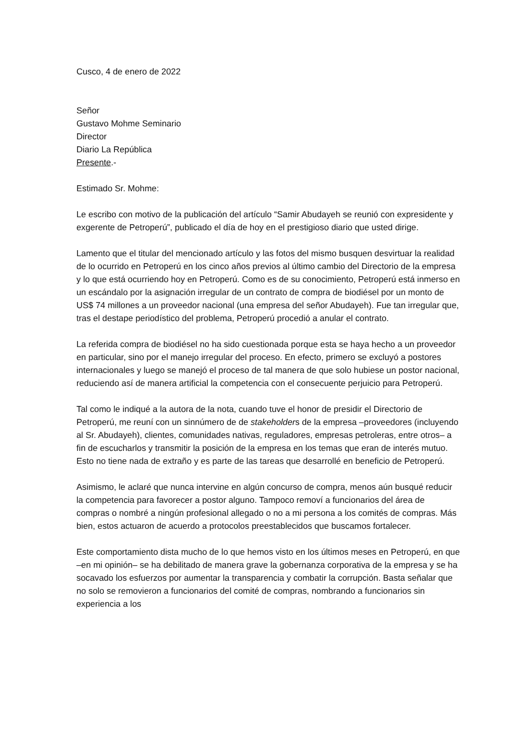Cusco, 4 de enero de 2022
Señor
Gustavo Mohme Seminario
Director
Diario La República
Presente.-
Estimado Sr. Mohme:
Le escribo con motivo de la publicación del artículo “Samir Abudayeh se reunió con expresidente y exgerente de Petroperú”, publicado el día de hoy en el prestigioso diario que usted dirige.
Lamento que el titular del mencionado artículo y las fotos del mismo busquen desvirtuar la realidad de lo ocurrido en Petroperú en los cinco años previos al último cambio del Directorio de la empresa y lo que está ocurriendo hoy en Petroperú. Como es de su conocimiento, Petroperú está inmerso en un escándalo por la asignación irregular de un contrato de compra de biodiésel por un monto de US$ 74 millones a un proveedor nacional (una empresa del señor Abudayeh). Fue tan irregular que, tras el destape periodístico del problema, Petroperú procedió a anular el contrato.
La referida compra de biodiésel no ha sido cuestionada porque esta se haya hecho a un proveedor en particular, sino por el manejo irregular del proceso. En efecto, primero se excluyó a postores internacionales y luego se manejó el proceso de tal manera de que solo hubiese un postor nacional, reduciendo así de manera artificial la competencia con el consecuente perjuicio para Petroperú.
Tal como le indiqué a la autora de la nota, cuando tuve el honor de presidir el Directorio de Petroperú, me reuní con un sinnúmero de de stakeholders de la empresa –proveedores (incluyendo al Sr. Abudayeh), clientes, comunidades nativas, reguladores, empresas petroleras, entre otros– a fin de escucharlos y transmitir la posición de la empresa en los temas que eran de interés mutuo. Esto no tiene nada de extraño y es parte de las tareas que desarrollé en beneficio de Petroperú.
Asimismo, le aclaré que nunca intervine en algún concurso de compra, menos aún busqué reducir la competencia para favorecer a postor alguno. Tampoco removí a funcionarios del área de compras o nombré a ningún profesional allegado o no a mi persona a los comités de compras. Más bien, estos actuaron de acuerdo a protocolos preestablecidos que buscamos fortalecer.
Este comportamiento dista mucho de lo que hemos visto en los últimos meses en Petroperú, en que –en mi opinión– se ha debilitado de manera grave la gobernanza corporativa de la empresa y se ha socavado los esfuerzos por aumentar la transparencia y combatir la corrupción. Basta señalar que no solo se removieron a funcionarios del comité de compras, nombrando a funcionarios sin experiencia a los